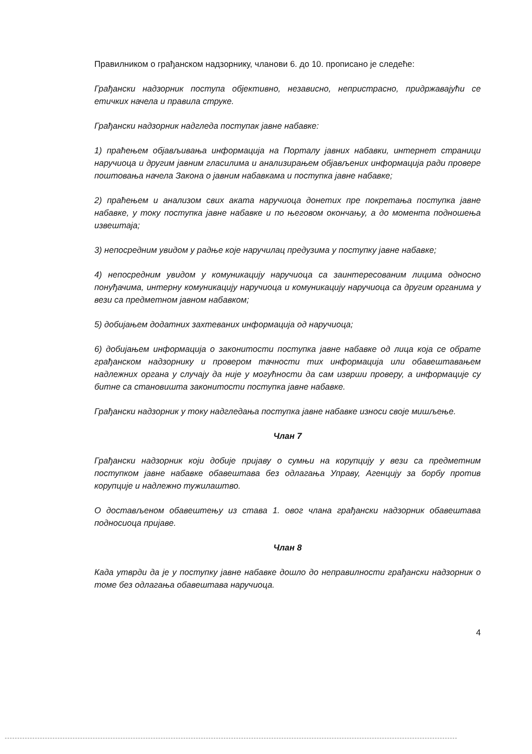Правилником о грађанском надзорнику, чланови 6. до 10. прописано је следеће:
Грађански надзорник поступа објективно, независно, непристрасно, придржавајући се етичких начела и правила струке.
Грађански надзорник надгледа поступак јавне набавке:
1) праћењем објављивања информација на Порталу јавних набавки, интернет страници наручиоца и другим јавним гласилима и анализирањем објављених информација ради провере поштовања начела Закона о јавним набавкама и поступка јавне набавке;
2) праћењем и анализом свих аката наручиоца донетих пре покретања поступка јавне набавке, у току поступка јавне набавке и по његовом окончању, а до момента подношења извештаја;
3) непосредним увидом у радње које наручилац предузима у поступку јавне набавке;
4) непосредним увидом у комуникацију наручиоца са заинтересованим лицима односно понуђачима, интерну комуникацију наручиоца и комуникацију наручиоца са другим органима у вези са предметном јавном набавком;
5) добијањем додатних захтеваних информација од наручиоца;
6) добијањем информација о законитости поступка јавне набавке од лица која се обрате грађанском надзорнику и провером тачности тих информација или обавештавањем надлежних органа у случају да није у могућности да сам изврши проверу, а информације су битне са становишта законитости поступка јавне набавке.
Грађански надзорник у току надгледања поступка јавне набавке износи своје мишљење.
Члан 7
Грађански надзорник који добије пријаву о сумњи на корупцију у вези са предметним поступком јавне набавке обавештава без одлагања Управу, Агенцију за борбу против корупције и надлежно тужилаштво.
О достављеном обавештењу из става 1. овог члана грађански надзорник обавештава подносиоца пријаве.
Члан 8
Када утврди да је у поступку јавне набавке дошло до неправилности грађански надзорник о томе без одлагања обавештава наручиоца.
4